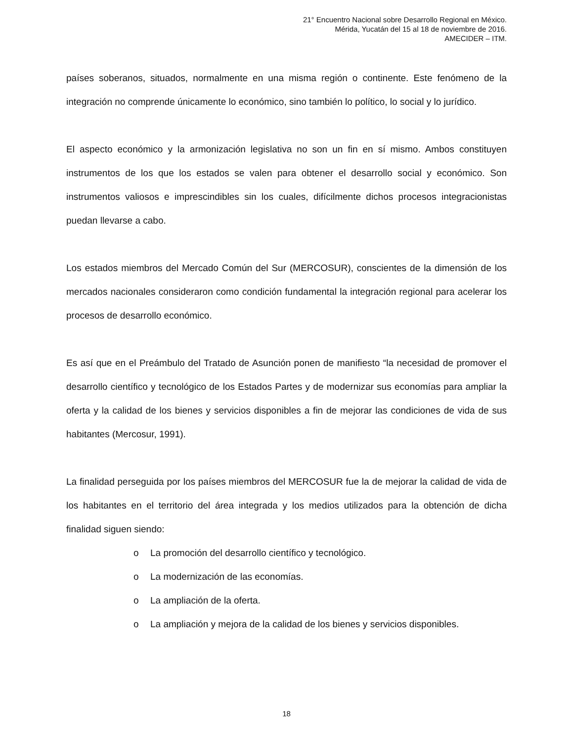21° Encuentro Nacional sobre Desarrollo Regional en México.
Mérida, Yucatán del 15 al 18 de noviembre de 2016.
AMECIDER – ITM.
países soberanos, situados, normalmente en una misma región o continente. Este fenómeno de la integración no comprende únicamente lo económico, sino también lo político, lo social y lo jurídico.
El aspecto económico y la armonización legislativa no son un fin en sí mismo. Ambos constituyen instrumentos de los que los estados se valen para obtener el desarrollo social y económico. Son instrumentos valiosos e imprescindibles sin los cuales, difícilmente dichos procesos integracionistas puedan llevarse a cabo.
Los estados miembros del Mercado Común del Sur (MERCOSUR), conscientes de la dimensión de los mercados nacionales consideraron como condición fundamental la integración regional para acelerar los procesos de desarrollo económico.
Es así que en el Preámbulo del Tratado de Asunción ponen de manifiesto “la necesidad de promover el desarrollo científico y tecnológico de los Estados Partes y de modernizar sus economías para ampliar la oferta y la calidad de los bienes y servicios disponibles a fin de mejorar las condiciones de vida de sus habitantes (Mercosur, 1991).
La finalidad perseguida por los países miembros del MERCOSUR fue la de mejorar la calidad de vida de los habitantes en el territorio del área integrada y los medios utilizados para la obtención de dicha finalidad siguen siendo:
o La promoción del desarrollo científico y tecnológico.
o La modernización de las economías.
o La ampliación de la oferta.
o La ampliación y mejora de la calidad de los bienes y servicios disponibles.
18